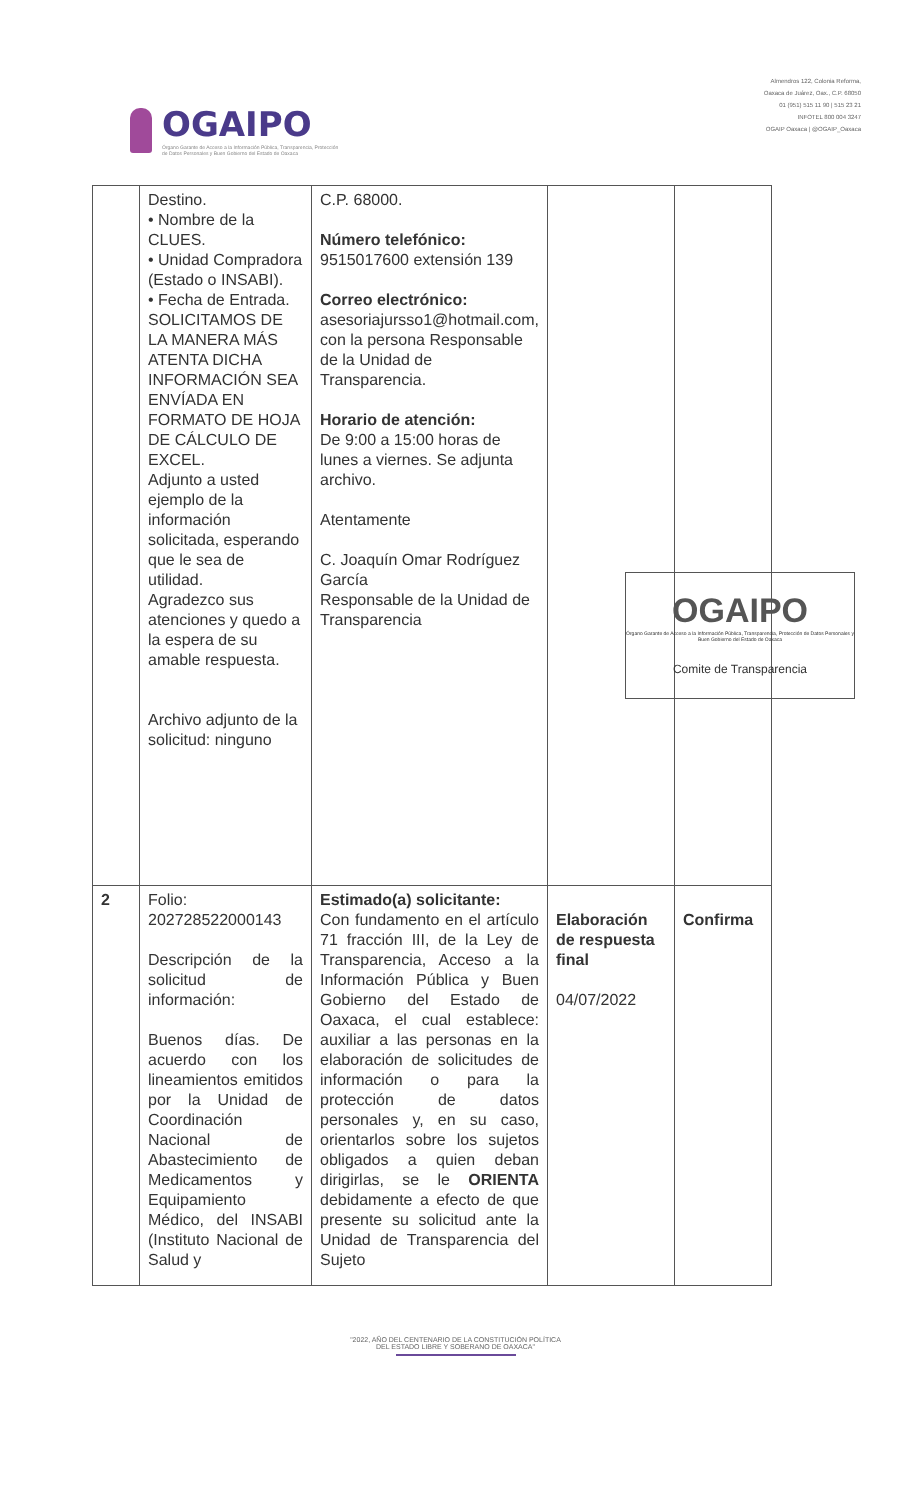OGAIPO
Órgano Garante de Acceso a la Información Pública, Transparencia, Protección de Datos Personales y Buen Gobierno del Estado de Oaxaca
Almendros 122, Colonia Reforma,
Oaxaca de Juárez, Oax., C.P. 68050
01 (951) 515 11 90 | 515 23 21
INFOTEL 800 004 3247
OGAIP Oaxaca | @OGAIP_Oaxaca
| | Destino. • Nombre de la CLUES. • Unidad Compradora (Estado o INSABI). • Fecha de Entrada. SOLICITAMOS DE LA MANERA MÁS ATENTA DICHA INFORMACIÓN SEA ENVÍADA EN FORMATO DE HOJA DE CÁLCULO DE EXCEL. Adjunto a usted ejemplo de la información solicitada, esperando que le sea de utilidad. Agradezco sus atenciones y quedo a la espera de su amable respuesta. Archivo adjunto de la solicitud: ninguno | C.P. 68000. Número telefónico: 9515017600 extensión 139 Correo electrónico: asesoriajursso1@hotmail.com, con la persona Responsable de la Unidad de Transparencia. Horario de atención: De 9:00 a 15:00 horas de lunes a viernes. Se adjunta archivo. Atentamente C. Joaquín Omar Rodríguez García Responsable de la Unidad de Transparencia | | |
| 2 | Folio: 202728522000143 Descripción de la solicitud de información: Buenos días. De acuerdo con los lineamientos emitidos por la Unidad de Coordinación Nacional de Abastecimiento de Medicamentos y Equipamiento Médico, del INSABI (Instituto Nacional de Salud y | Estimado(a) solicitante: Con fundamento en el artículo 71 fracción III, de la Ley de Transparencia, Acceso a la Información Pública y Buen Gobierno del Estado de Oaxaca, el cual establece: auxiliar a las personas en la elaboración de solicitudes de información o para la protección de datos personales y, en su caso, orientarlos sobre los sujetos obligados a quien deban dirigirlas, se le ORIENTA debidamente a efecto de que presente su solicitud ante la Unidad de Transparencia del Sujeto | Elaboración de respuesta final 04/07/2022 | Confirma |
OGAIPO
Órgano Garante de Acceso a la Información Pública, Transparencia, Protección de Datos Personales y Buen Gobierno del Estado de Oaxaca
Comite de Transparencia
"2022, AÑO DEL CENTENARIO DE LA CONSTITUCIÓN POLÍTICA
DEL ESTADO LIBRE Y SOBERANO DE OAXACA"